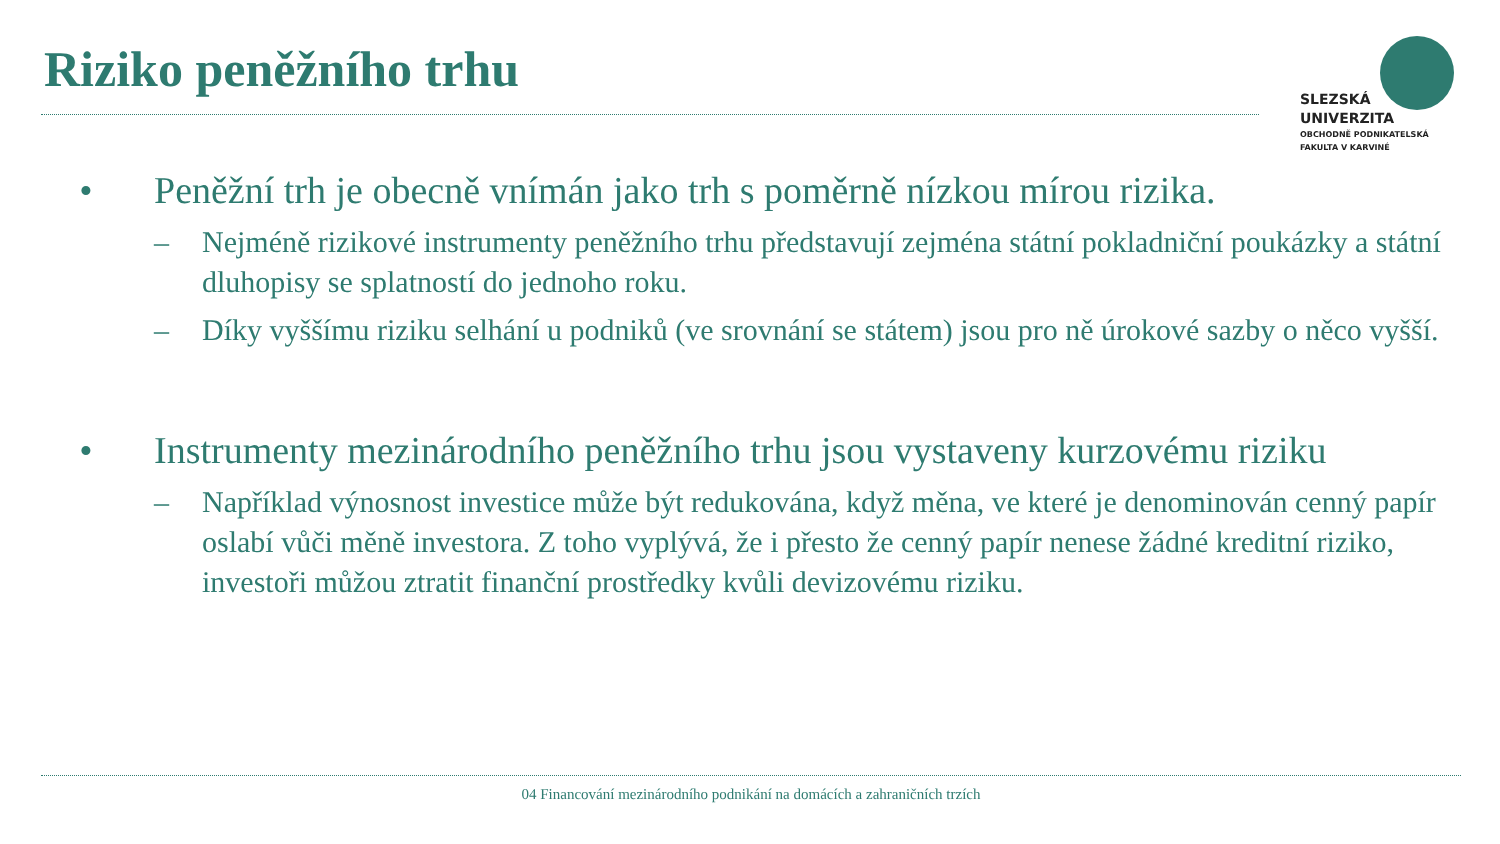Riziko peněžního trhu
SLEZSKÁ
UNIVERZITA
OBCHODNĚ PODNIKATELSKÁ
FAKULTA V KARVINÉ
• Peněžní trh je obecně vnímán jako trh s poměrně nízkou mírou rizika.
– Nejméně rizikové instrumenty peněžního trhu představují zejména státní pokladniční poukázky a státní dluhopisy se splatností do jednoho roku.
– Díky vyššímu riziku selhání u podniků (ve srovnání se státem) jsou pro ně úrokové sazby o něco vyšší.
• Instrumenty mezinárodního peněžního trhu jsou vystaveny kurzovému riziku
– Například výnosnost investice může být redukována, když měna, ve které je denominován cenný papír oslabí vůči měně investora. Z toho vyplývá, že i přesto že cenný papír nenese žádné kreditní riziko, investoři můžou ztratit finanční prostředky kvůli devizovému riziku.
04 Financování mezinárodního podnikání na domácích a zahraničních trzích